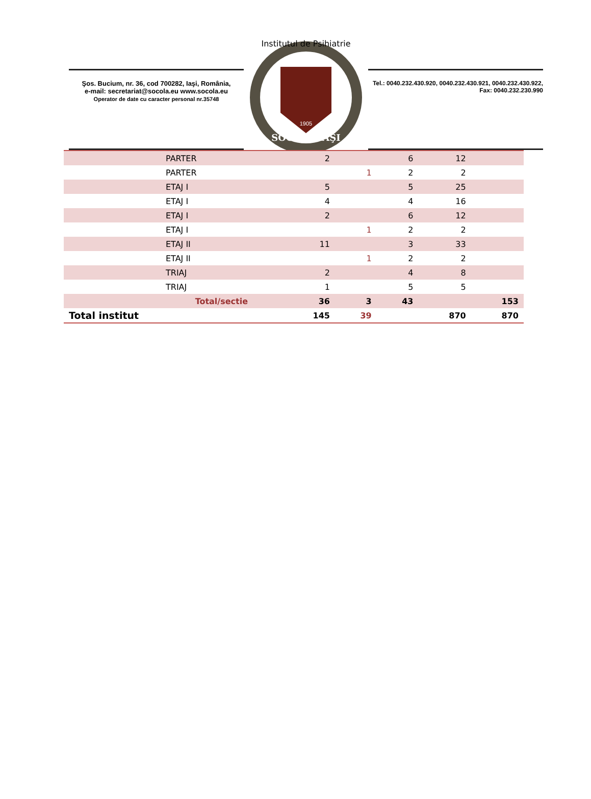Şos. Bucium, nr. 36, cod 700282, Iaşi, România,
e-mail: secretariat@socola.eu www.socola.eu
Operator de date cu caracter personal nr.35748
Institutul de Psihiatrie
SOCOLA IAŞI
1905
Tel.: 0040.232.430.920, 0040.232.430.921, 0040.232.430.922,
Fax: 0040.232.230.990
| | PARTER | 2 | | 6 | 12 | |
| | PARTER | | 1 | 2 | 2 | |
| | ETAJ I | 5 | | 5 | 25 | |
| | ETAJ I | 4 | | 4 | 16 | |
| | ETAJ I | 2 | | 6 | 12 | |
| | ETAJ I | | 1 | 2 | 2 | |
| | ETAJ II | 11 | | 3 | 33 | |
| | ETAJ II | | 1 | 2 | 2 | |
| | TRIAJ | 2 | | 4 | 8 | |
| | TRIAJ | 1 | | 5 | 5 | |
| | Total/sectie | 36 | 3 | 43 | | 153 |
| Total institut | | 145 | 39 | | 870 | 870 |